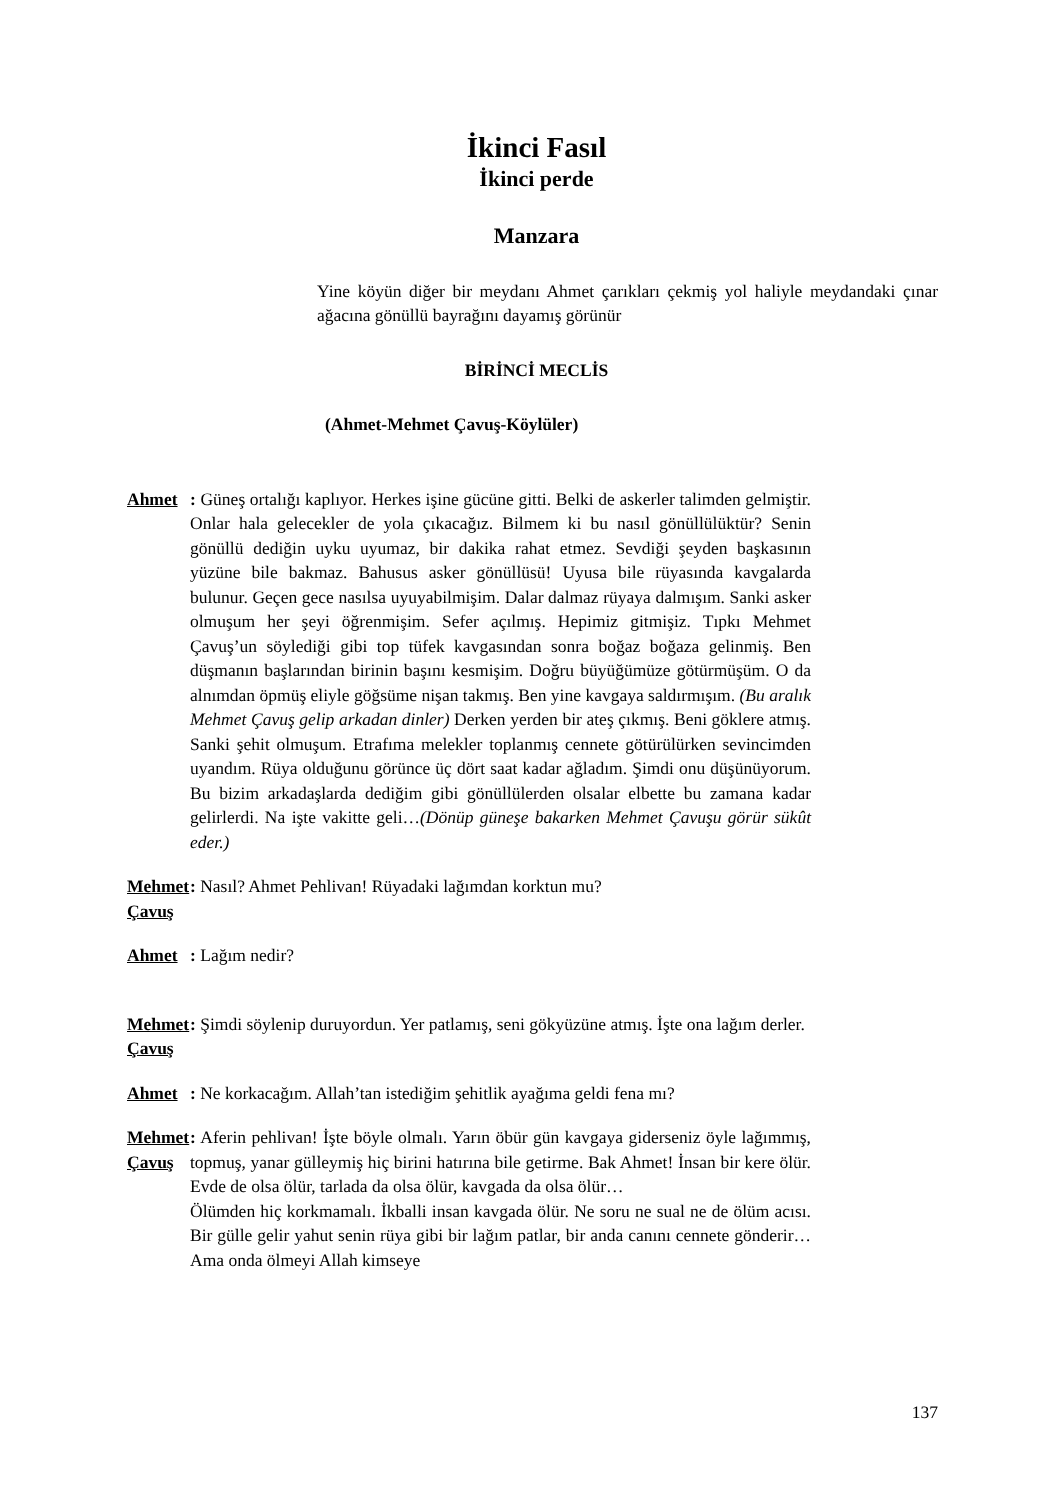İkinci Fasıl
İkinci perde
Manzara
Yine köyün diğer bir meydanı Ahmet çarıkları çekmiş yol haliyle meydandaki çınar ağacına gönüllü bayrağını dayamış görünür
BİRİNCİ MECLİS
(Ahmet-Mehmet Çavuş-Köylüler)
Ahmet : Güneş ortalığı kaplıyor. Herkes işine gücüne gitti. Belki de askerler talimden gelmiştir. Onlar hala gelecekler de yola çıkacağız. Bilmem ki bu nasıl gönüllülüktür? Senin gönüllü dediğin uyku uyumaz, bir dakika rahat etmez. Sevdiği şeyden başkasının yüzüne bile bakmaz. Bahusus asker gönüllüsü! Uyusa bile rüyasında kavgalarda bulunur. Geçen gece nasılsa uyuyabilmişim. Dalar dalmaz rüyaya dalmışım. Sanki asker olmuşum her şeyi öğrenmişim. Sefer açılmış. Hepimiz gitmişiz. Tıpkı Mehmet Çavuş’un söylediği gibi top tüfek kavgasından sonra boğaz boğaza gelinmiş. Ben düşmanın başlarından birinin başını kesmişim. Doğru büyüğümüze götürmüşüm. O da alnımdan öpmüş eliyle göğsüme nişan takmış. Ben yine kavgaya saldırmışım. (Bu aralık Mehmet Çavuş gelip arkadan dinler) Derken yerden bir ateş çıkmış. Beni göklere atmış. Sanki şehit olmuşum. Etrafıma melekler toplanmış cennete götürülürken sevincimden uyandım. Rüya olduğunu görünce üç dört saat kadar ağladım. Şimdi onu düşünüyorum. Bu bizim arkadaşlarda dediğim gibi gönüllülerden olsalar elbette bu zamana kadar gelirlerdi. Na işte vakitte geli…(Dönüp güneşe bakarken Mehmet Çavuşu görür sükût eder.)
Mehmet Çavuş : Nasıl? Ahmet Pehlivan! Rüyadaki lağımdan korktun mu?
Ahmet : Lağım nedir?
Mehmet Çavuş : Şimdi söylenip duruyordun. Yer patlamış, seni gökyüzüne atmış. İşte ona lağım derler.
Ahmet : Ne korkacağım. Allah’tan istediğim şehitlik ayağıma geldi fena mı?
Mehmet Çavuş : Aferin pehlivan! İşte böyle olmalı. Yarın öbür gün kavgaya giderseniz öyle lağımmış, topmuş, yanar gülleymiş hiç birini hatırına bile getirme. Bak Ahmet! İnsan bir kere ölür. Evde de olsa ölür, tarlada da olsa ölür, kavgada da olsa ölür…
Ölümden hiç korkmamalı. İkballi insan kavgada ölür. Ne soru ne sual ne de ölüm acısı. Bir gülle gelir yahut senin rüya gibi bir lağım patlar, bir anda canını cennete gönderir… Ama onda ölmeyi Allah kimseye
137